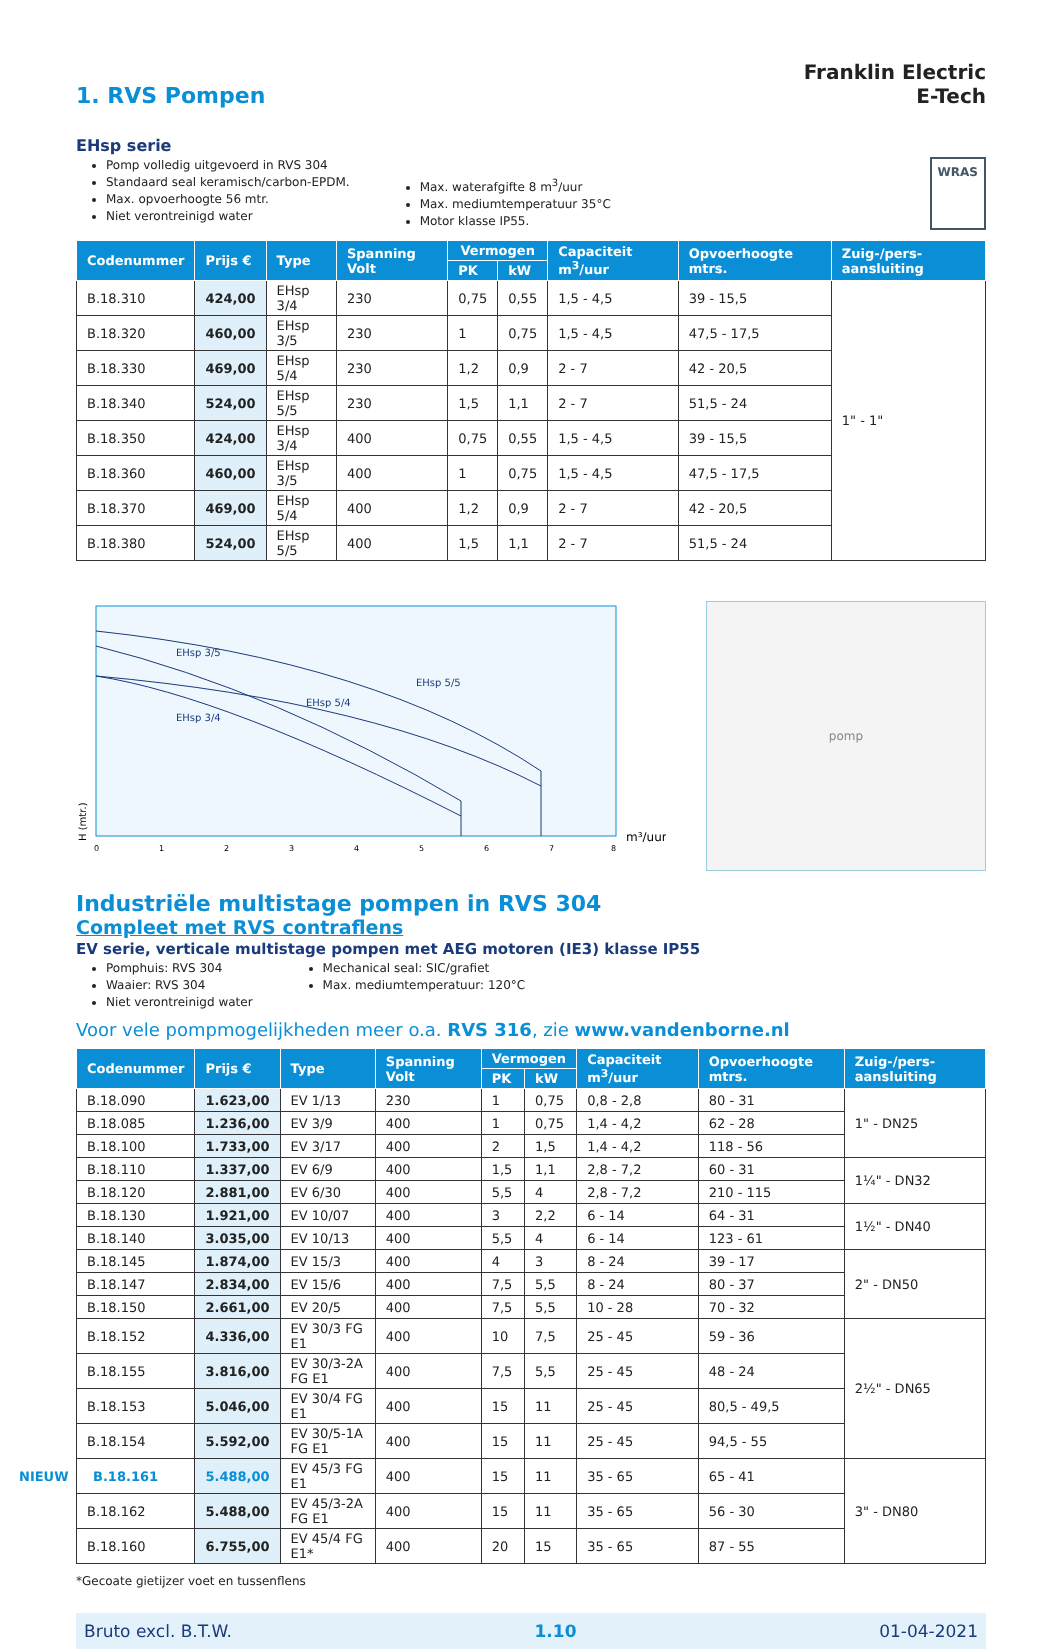1. RVS Pompen
Franklin Electric
E-Tech
EHsp serie
Pomp volledig uitgevoerd in RVS 304
Standaard seal keramisch/carbon-EPDM.
Max. opvoerhoogte 56 mtr.
Niet verontreinigd water
Max. waterafgifte 8 m<sup>3</sup>/uur
Max. mediumtemperatuur 35°C
Motor klasse IP55.
WRAS
| Codenummer | Prijs € | Type | Spanning Volt | Vermogen | | Capaciteit m<sup>3</sup>/uur | Opvoerhoogte mtrs. | Zuig-/pers-aansluiting |
| --- | --- | --- | --- | --- | --- | --- | --- | --- |
| | | | | PK | kW | | | |
| B.18.310 | 424,00 | EHsp 3/4 | 230 | 0,75 | 0,55 | 1,5 - 4,5 | 39 - 15,5 | 1" - 1" |
| B.18.320 | 460,00 | EHsp 3/5 | 230 | 1 | 0,75 | 1,5 - 4,5 | 47,5 - 17,5 | |
| B.18.330 | 469,00 | EHsp 5/4 | 230 | 1,2 | 0,9 | 2 - 7 | 42 - 20,5 | |
| B.18.340 | 524,00 | EHsp 5/5 | 230 | 1,5 | 1,1 | 2 - 7 | 51,5 - 24 | |
| B.18.350 | 424,00 | EHsp 3/4 | 400 | 0,75 | 0,55 | 1,5 - 4,5 | 39 - 15,5 | |
| B.18.360 | 460,00 | EHsp 3/5 | 400 | 1 | 0,75 | 1,5 - 4,5 | 47,5 - 17,5 | |
| B.18.370 | 469,00 | EHsp 5/4 | 400 | 1,2 | 0,9 | 2 - 7 | 42 - 20,5 | |
| B.18.380 | 524,00 | EHsp 5/5 | 400 | 1,5 | 1,1 | 2 - 7 | 51,5 - 24 | |
EHsp 3/5
EHsp 5/5
EHsp 5/4
EHsp 3/4
H (mtr.)
0
1
2
3
4
5
6
7
8
m³/uur
pomp
Industriële multistage pompen in RVS 304
Compleet met RVS contraflens
EV serie, verticale multistage pompen met AEG motoren (IE3) klasse IP55
Pomphuis: RVS 304
Waaier: RVS 304
Niet verontreinigd water
Mechanical seal: SIC/grafiet
Max. mediumtemperatuur: 120°C
Voor vele pompmogelijkheden meer o.a. RVS 316, zie www.vandenborne.nl
| Codenummer | Prijs € | Type | Spanning Volt | Vermogen | | Capaciteit m<sup>3</sup>/uur | Opvoerhoogte mtrs. | Zuig-/pers-aansluiting |
| --- | --- | --- | --- | --- | --- | --- | --- | --- |
| | | | | PK | kW | | | |
| B.18.090 | 1.623,00 | EV 1/13 | 230 | 1 | 0,75 | 0,8 - 2,8 | 80 - 31 | 1" - DN25 |
| B.18.085 | 1.236,00 | EV 3/9 | 400 | 1 | 0,75 | 1,4 - 4,2 | 62 - 28 | |
| B.18.100 | 1.733,00 | EV 3/17 | 400 | 2 | 1,5 | 1,4 - 4,2 | 118 - 56 | |
| B.18.110 | 1.337,00 | EV 6/9 | 400 | 1,5 | 1,1 | 2,8 - 7,2 | 60 - 31 | 1¼" - DN32 |
| B.18.120 | 2.881,00 | EV 6/30 | 400 | 5,5 | 4 | 2,8 - 7,2 | 210 - 115 | |
| B.18.130 | 1.921,00 | EV 10/07 | 400 | 3 | 2,2 | 6 - 14 | 64 - 31 | 1½" - DN40 |
| B.18.140 | 3.035,00 | EV 10/13 | 400 | 5,5 | 4 | 6 - 14 | 123 - 61 | |
| B.18.145 | 1.874,00 | EV 15/3 | 400 | 4 | 3 | 8 - 24 | 39 - 17 | 2" - DN50 |
| B.18.147 | 2.834,00 | EV 15/6 | 400 | 7,5 | 5,5 | 8 - 24 | 80 - 37 | |
| B.18.150 | 2.661,00 | EV 20/5 | 400 | 7,5 | 5,5 | 10 - 28 | 70 - 32 | |
| B.18.152 | 4.336,00 | EV 30/3 FG E1 | 400 | 10 | 7,5 | 25 - 45 | 59 - 36 | 2½" - DN65 |
| B.18.155 | 3.816,00 | EV 30/3-2A FG E1 | 400 | 7,5 | 5,5 | 25 - 45 | 48 - 24 | |
| B.18.153 | 5.046,00 | EV 30/4 FG E1 | 400 | 15 | 11 | 25 - 45 | 80,5 - 49,5 | |
| B.18.154 | 5.592,00 | EV 30/5-1A FG E1 | 400 | 15 | 11 | 25 - 45 | 94,5 - 55 | |
| NIEUW B.18.161 | 5.488,00 | EV 45/3 FG E1 | 400 | 15 | 11 | 35 - 65 | 65 - 41 | 3" - DN80 |
| B.18.162 | 5.488,00 | EV 45/3-2A FG E1 | 400 | 15 | 11 | 35 - 65 | 56 - 30 | |
| B.18.160 | 6.755,00 | EV 45/4 FG E1* | 400 | 20 | 15 | 35 - 65 | 87 - 55 | |
*Gecoate gietijzer voet en tussenflens
Bruto excl. B.T.W. 1.10 01-04-2021